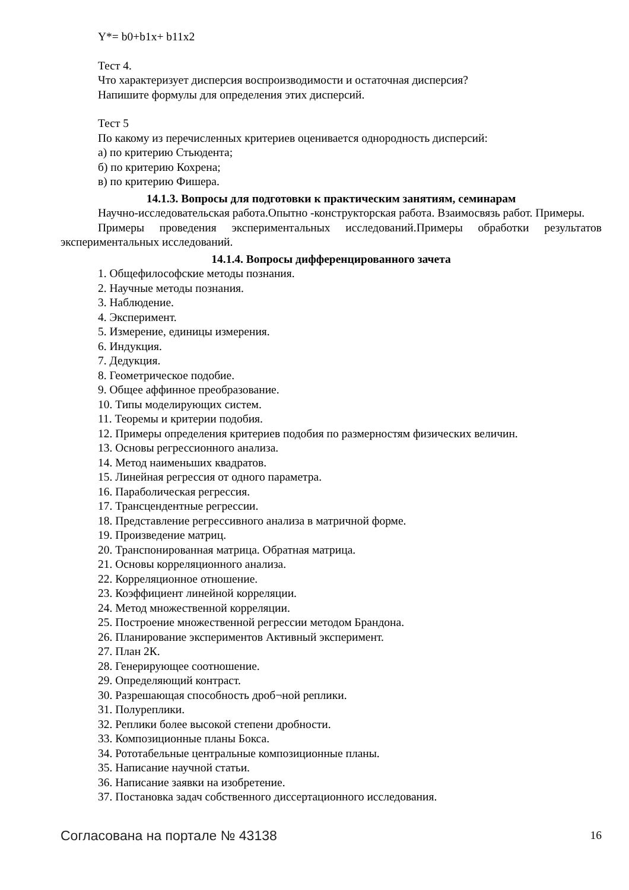Y*= b0+b1x+ b11x2
Тест 4.
Что характеризует дисперсия воспроизводимости и остаточная дисперсия?
Напишите формулы для определения этих дисперсий.
Тест 5
По какому из перечисленных критериев оценивается однородность дисперсий:
а) по критерию Стьюдента;
б) по критерию Кохрена;
в) по критерию Фишера.
14.1.3. Вопросы для подготовки к практическим занятиям, семинарам
Научно-исследовательская работа.Опытно -конструкторская работа. Взаимосвязь работ. Примеры.
Примеры проведения экспериментальных исследований.Примеры обработки результатов экспериментальных исследований.
14.1.4. Вопросы дифференцированного зачета
1. Общефилософские методы познания.
2. Научные методы познания.
3. Наблюдение.
4. Эксперимент.
5. Измерение, единицы измерения.
6. Индукция.
7. Дедукция.
8. Геометрическое подобие.
9. Общее аффинное преобразование.
10. Типы моделирующих систем.
11. Теоремы и критерии подобия.
12. Примеры определения критериев подобия по размерностям физических величин.
13. Основы регрессионного анализа.
14. Метод наименьших квадратов.
15. Линейная регрессия от одного параметра.
16. Параболическая регрессия.
17. Трансцендентные регрессии.
18. Представление регрессивного анализа в матричной форме.
19. Произведение матриц.
20. Транспонированная матрица. Обратная матрица.
21. Основы корреляционного анализа.
22. Корреляционное отношение.
23. Коэффициент линейной корреляции.
24. Метод множественной корреляции.
25. Построение множественной регрессии методом Брандона.
26. Планирование экспериментов Активный эксперимент.
27. План 2К.
28. Генерирующее соотношение.
29. Определяющий контраст.
30. Разрешающая способность дроб¬ной реплики.
31. Полуреплики.
32. Реплики более высокой степени дробности.
33. Композиционные планы Бокса.
34. Рототабельные центральные композиционные планы.
35. Написание научной статьи.
36. Написание заявки на изобретение.
37. Постановка задач собственного диссертационного исследования.
Согласована на портале № 43138 16